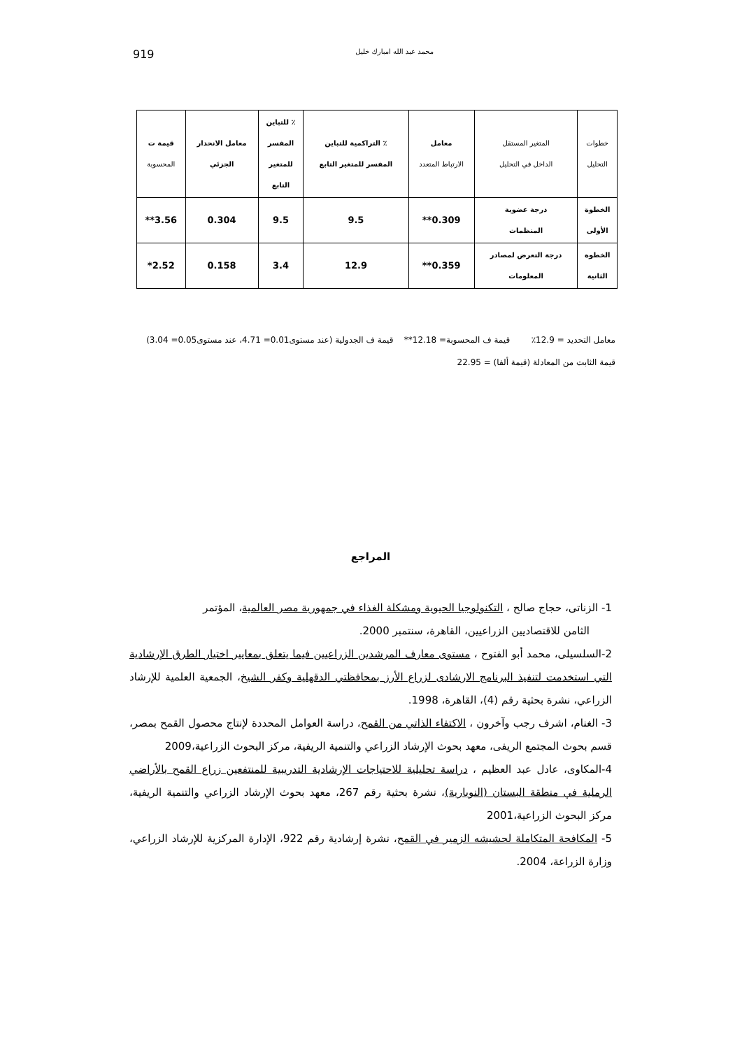919 محمد عبد الله امبارك خليل
| خطوات التحليل | المتغير المستقل الداخل في التحليل | معامل الارتباط المتعدد | ٪ التراكمية للتباين المفسر للمتغير التابع | ٪ للتباين المفسر للمتغير التابع | معامل الانحدار الجزئي | قيمة ت المحسوبة |
| --- | --- | --- | --- | --- | --- | --- |
| الخطوة الأولى | درجة عضوية المنظمات | 0.309** | 9.5 | 9.5 | 0.304 | 3.56** |
| الخطوة الثانية | درجة التعرض لمصادر المعلومات | 0.359** | 12.9 | 3.4 | 0.158 | 2.52* |
معامل التحديد = 12.9٪ قيمة ف المحسوبة= 12.18** قيمة ف الجدولية (عند مستوى0.01= 4.71، عند مستوى0.05= 3.04)
قيمة الثابت من المعادلة (قيمة ألفا) = 22.95
المراجع
1- الزناتى، حجاج صالح ، التكنولوجيا الحيوية ومشكلة الغذاء في جمهورية مصر العالمية، المؤتمر
الثامن للاقتصاديين الزراعيين، القاهرة، سنتمبر 2000.
2-السلسيلى، محمد أبو الفتوح ، مستوى معارف المرشدين الزراعيين فيما يتعلق بمعايير اختيار الطرق الإرشادية التي استخدمت لتنفيذ البرنامج الارشادى لزراع الأرز بمحافظتي الدقهلية وكفر الشيخ، الجمعية العلمية للإرشاد الزراعي، نشرة بحثية رقم (4)، القاهرة، 1998.
3- الغنام، اشرف رجب وآخرون ، الاكتفاء الذاتي من القمح، دراسة العوامل المحددة لإنتاج محصول القمح بمصر، قسم بحوث المجتمع الريفى، معهد بحوث الإرشاد الزراعي والتنمية الريفية، مركز البحوث الزراعية،2009
4-المكاوى، عادل عبد العظيم ، دراسة تحليلية للاحتياجات الإرشادية التدريبية للمنتفعين زراع القمح بالأراضي الرملية في منطقة البستان (النوبارية)، نشرة بحثية رقم 267، معهد بحوث الإرشاد الزراعي والتنمية الريفية، مركز البحوث الزراعية،2001
5- المكافحة المتكاملة لحشيشه الزمير في القمح، نشرة إرشادية رقم 922، الإدارة المركزية للإرشاد الزراعي، وزارة الزراعة، 2004.